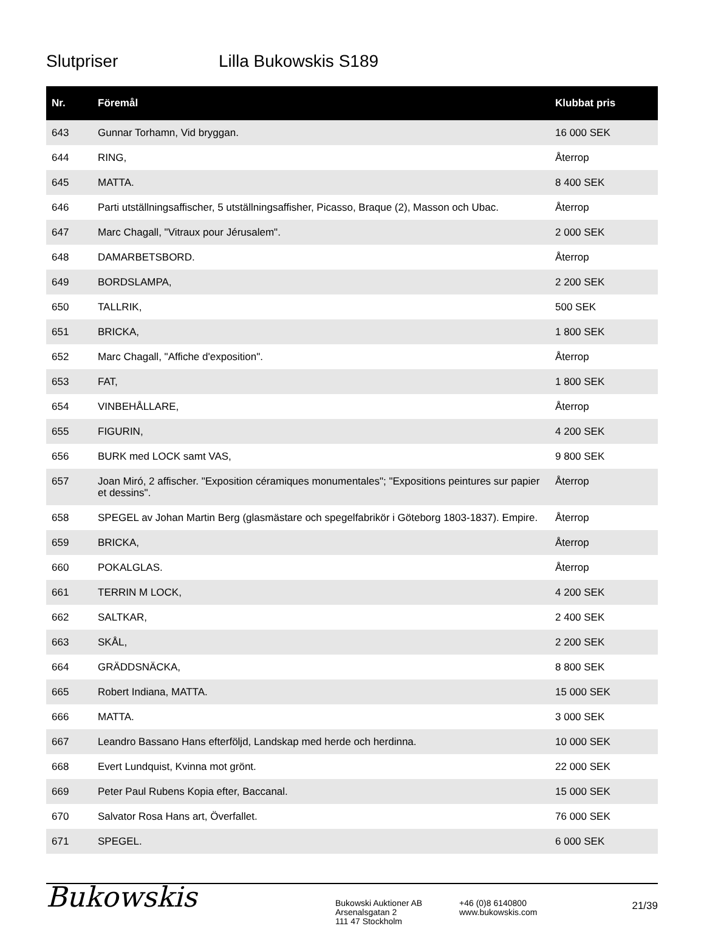Slutpriser Lilla Bukowskis S189
| Nr. | Föremål | Klubbat pris |
| --- | --- | --- |
| 643 | Gunnar Torhamn, Vid bryggan. | 16 000 SEK |
| 644 | RING, | Återrop |
| 645 | MATTA. | 8 400 SEK |
| 646 | Parti utställningsaffischer, 5 utställningsaffisher, Picasso, Braque (2), Masson och Ubac. | Återrop |
| 647 | Marc Chagall, "Vitraux pour Jérusalem". | 2 000 SEK |
| 648 | DAMARBETSBORD. | Återrop |
| 649 | BORDSLAMPA, | 2 200 SEK |
| 650 | TALLRIK, | 500 SEK |
| 651 | BRICKA, | 1 800 SEK |
| 652 | Marc Chagall, "Affiche d'exposition". | Återrop |
| 653 | FAT, | 1 800 SEK |
| 654 | VINBEHÅLLARE, | Återrop |
| 655 | FIGURIN, | 4 200 SEK |
| 656 | BURK med LOCK samt VAS, | 9 800 SEK |
| 657 | Joan Miró, 2 affischer. "Exposition céramiques monumentales"; "Expositions peintures sur papier et dessins". | Återrop |
| 658 | SPEGEL av Johan Martin Berg (glasmästare och spegelfabrikör i Göteborg 1803-1837). Empire. | Återrop |
| 659 | BRICKA, | Återrop |
| 660 | POKALGLAS. | Återrop |
| 661 | TERRIN M LOCK, | 4 200 SEK |
| 662 | SALTKAR, | 2 400 SEK |
| 663 | SKÅL, | 2 200 SEK |
| 664 | GRÄDDSNÄCKA, | 8 800 SEK |
| 665 | Robert Indiana, MATTA. | 15 000 SEK |
| 666 | MATTA. | 3 000 SEK |
| 667 | Leandro Bassano Hans efterföljd, Landskap med herde och herdinna. | 10 000 SEK |
| 668 | Evert Lundquist, Kvinna mot grönt. | 22 000 SEK |
| 669 | Peter Paul Rubens Kopia efter, Baccanal. | 15 000 SEK |
| 670 | Salvator Rosa Hans art, Överfallet. | 76 000 SEK |
| 671 | SPEGEL. | 6 000 SEK |
Bukowskis
Bukowski Auktioner AB
Arsenalsgatan 2
111 47 Stockholm
+46 (0)8 6140800
www.bukowskis.com
21/39